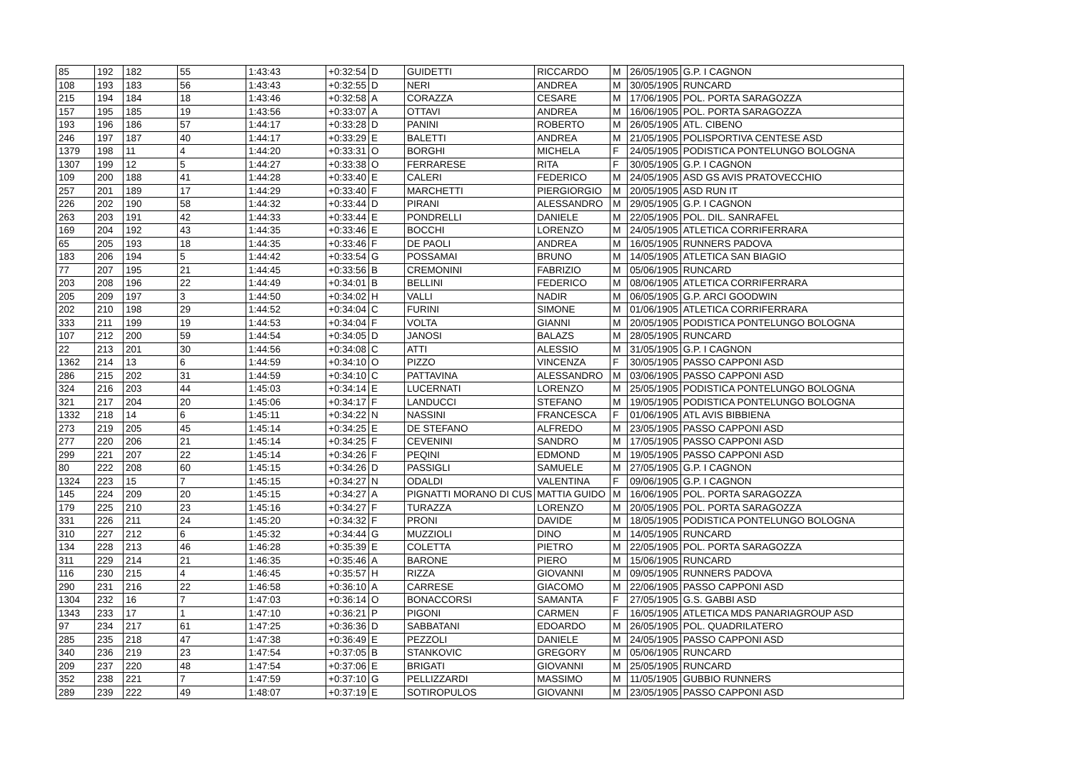| 85 | 192 | 182 | 55 | 1:43:43 | +0:32:54 | D | GUIDETTI | RICCARDO | M | 26/05/1905 | G.P. I CAGNON |
| 108 | 193 | 183 | 56 | 1:43:43 | +0:32:55 | D | NERI | ANDREA | M | 30/05/1905 | RUNCARD |
| 215 | 194 | 184 | 18 | 1:43:46 | +0:32:58 | A | CORAZZA | CESARE | M | 17/06/1905 | POL. PORTA SARAGOZZA |
| 157 | 195 | 185 | 19 | 1:43:56 | +0:33:07 | A | OTTAVI | ANDREA | M | 16/06/1905 | POL. PORTA SARAGOZZA |
| 193 | 196 | 186 | 57 | 1:44:17 | +0:33:28 | D | PANINI | ROBERTO | M | 26/05/1905 | ATL. CIBENO |
| 246 | 197 | 187 | 40 | 1:44:17 | +0:33:29 | E | BALETTI | ANDREA | M | 21/05/1905 | POLISPORTIVA CENTESE ASD |
| 1379 | 198 | 11 | 4 | 1:44:20 | +0:33:31 | O | BORGHI | MICHELA | F | 24/05/1905 | PODISTICA PONTELUNGO BOLOGNA |
| 1307 | 199 | 12 | 5 | 1:44:27 | +0:33:38 | O | FERRARESE | RITA | F | 30/05/1905 | G.P. I CAGNON |
| 109 | 200 | 188 | 41 | 1:44:28 | +0:33:40 | E | CALERI | FEDERICO | M | 24/05/1905 | ASD GS AVIS PRATOVECCHIO |
| 257 | 201 | 189 | 17 | 1:44:29 | +0:33:40 | F | MARCHETTI | PIERGIORGIO | M | 20/05/1905 | ASD RUN IT |
| 226 | 202 | 190 | 58 | 1:44:32 | +0:33:44 | D | PIRANI | ALESSANDRO | M | 29/05/1905 | G.P. I CAGNON |
| 263 | 203 | 191 | 42 | 1:44:33 | +0:33:44 | E | PONDRELLI | DANIELE | M | 22/05/1905 | POL. DIL. SANRAFEL |
| 169 | 204 | 192 | 43 | 1:44:35 | +0:33:46 | E | BOCCHI | LORENZO | M | 24/05/1905 | ATLETICA CORRIFERRARA |
| 65 | 205 | 193 | 18 | 1:44:35 | +0:33:46 | F | DE PAOLI | ANDREA | M | 16/05/1905 | RUNNERS PADOVA |
| 183 | 206 | 194 | 5 | 1:44:42 | +0:33:54 | G | POSSAMAI | BRUNO | M | 14/05/1905 | ATLETICA SAN BIAGIO |
| 77 | 207 | 195 | 21 | 1:44:45 | +0:33:56 | B | CREMONINI | FABRIZIO | M | 05/06/1905 | RUNCARD |
| 203 | 208 | 196 | 22 | 1:44:49 | +0:34:01 | B | BELLINI | FEDERICO | M | 08/06/1905 | ATLETICA CORRIFERRARA |
| 205 | 209 | 197 | 3 | 1:44:50 | +0:34:02 | H | VALLI | NADIR | M | 06/05/1905 | G.P. ARCI GOODWIN |
| 202 | 210 | 198 | 29 | 1:44:52 | +0:34:04 | C | FURINI | SIMONE | M | 01/06/1905 | ATLETICA CORRIFERRARA |
| 333 | 211 | 199 | 19 | 1:44:53 | +0:34:04 | F | VOLTA | GIANNI | M | 20/05/1905 | PODISTICA PONTELUNGO BOLOGNA |
| 107 | 212 | 200 | 59 | 1:44:54 | +0:34:05 | D | JANOSI | BALAZS | M | 28/05/1905 | RUNCARD |
| 22 | 213 | 201 | 30 | 1:44:56 | +0:34:08 | C | ATTI | ALESSIO | M | 31/05/1905 | G.P. I CAGNON |
| 1362 | 214 | 13 | 6 | 1:44:59 | +0:34:10 | O | PIZZO | VINCENZA | F | 30/05/1905 | PASSO CAPPONI ASD |
| 286 | 215 | 202 | 31 | 1:44:59 | +0:34:10 | C | PATTAVINA | ALESSANDRO | M | 03/06/1905 | PASSO CAPPONI ASD |
| 324 | 216 | 203 | 44 | 1:45:03 | +0:34:14 | E | LUCERNATI | LORENZO | M | 25/05/1905 | PODISTICA PONTELUNGO BOLOGNA |
| 321 | 217 | 204 | 20 | 1:45:06 | +0:34:17 | F | LANDUCCI | STEFANO | M | 19/05/1905 | PODISTICA PONTELUNGO BOLOGNA |
| 1332 | 218 | 14 | 6 | 1:45:11 | +0:34:22 | N | NASSINI | FRANCESCA | F | 01/06/1905 | ATL AVIS BIBBIENA |
| 273 | 219 | 205 | 45 | 1:45:14 | +0:34:25 | E | DE STEFANO | ALFREDO | M | 23/05/1905 | PASSO CAPPONI ASD |
| 277 | 220 | 206 | 21 | 1:45:14 | +0:34:25 | F | CEVENINI | SANDRO | M | 17/05/1905 | PASSO CAPPONI ASD |
| 299 | 221 | 207 | 22 | 1:45:14 | +0:34:26 | F | PEQINI | EDMOND | M | 19/05/1905 | PASSO CAPPONI ASD |
| 80 | 222 | 208 | 60 | 1:45:15 | +0:34:26 | D | PASSIGLI | SAMUELE | M | 27/05/1905 | G.P. I CAGNON |
| 1324 | 223 | 15 | 7 | 1:45:15 | +0:34:27 | N | ODALDI | VALENTINA | F | 09/06/1905 | G.P. I CAGNON |
| 145 | 224 | 209 | 20 | 1:45:15 | +0:34:27 | A | PIGNATTI MORANO DI CUS | MATTIA GUIDO | M | 16/06/1905 | POL. PORTA SARAGOZZA |
| 179 | 225 | 210 | 23 | 1:45:16 | +0:34:27 | F | TURAZZA | LORENZO | M | 20/05/1905 | POL. PORTA SARAGOZZA |
| 331 | 226 | 211 | 24 | 1:45:20 | +0:34:32 | F | PRONI | DAVIDE | M | 18/05/1905 | PODISTICA PONTELUNGO BOLOGNA |
| 310 | 227 | 212 | 6 | 1:45:32 | +0:34:44 | G | MUZZIOLI | DINO | M | 14/05/1905 | RUNCARD |
| 134 | 228 | 213 | 46 | 1:46:28 | +0:35:39 | E | COLETTA | PIETRO | M | 22/05/1905 | POL. PORTA SARAGOZZA |
| 311 | 229 | 214 | 21 | 1:46:35 | +0:35:46 | A | BARONE | PIERO | M | 15/06/1905 | RUNCARD |
| 116 | 230 | 215 | 4 | 1:46:45 | +0:35:57 | H | RIZZA | GIOVANNI | M | 09/05/1905 | RUNNERS PADOVA |
| 290 | 231 | 216 | 22 | 1:46:58 | +0:36:10 | A | CARRESE | GIACOMO | M | 22/06/1905 | PASSO CAPPONI ASD |
| 1304 | 232 | 16 | 7 | 1:47:03 | +0:36:14 | O | BONACCORSI | SAMANTA | F | 27/05/1905 | G.S. GABBI ASD |
| 1343 | 233 | 17 | 1 | 1:47:10 | +0:36:21 | P | PIGONI | CARMEN | F | 16/05/1905 | ATLETICA MDS PANARIAGROUP ASD |
| 97 | 234 | 217 | 61 | 1:47:25 | +0:36:36 | D | SABBATANI | EDOARDO | M | 26/05/1905 | POL. QUADRILATERO |
| 285 | 235 | 218 | 47 | 1:47:38 | +0:36:49 | E | PEZZOLI | DANIELE | M | 24/05/1905 | PASSO CAPPONI ASD |
| 340 | 236 | 219 | 23 | 1:47:54 | +0:37:05 | B | STANKOVIC | GREGORY | M | 05/06/1905 | RUNCARD |
| 209 | 237 | 220 | 48 | 1:47:54 | +0:37:06 | E | BRIGATI | GIOVANNI | M | 25/05/1905 | RUNCARD |
| 352 | 238 | 221 | 7 | 1:47:59 | +0:37:10 | G | PELLIZZARDI | MASSIMO | M | 11/05/1905 | GUBBIO RUNNERS |
| 289 | 239 | 222 | 49 | 1:48:07 | +0:37:19 | E | SOTIROPULOS | GIOVANNI | M | 23/05/1905 | PASSO CAPPONI ASD |